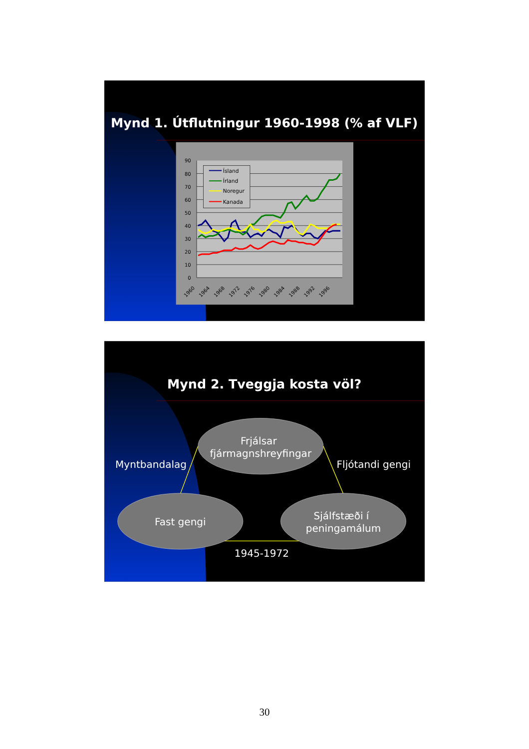Mynd 1. Útflutningur 1960-1998 (% af VLF)
90
80
70
60
50
40
30
20
10
0
1960
1964
1968
1972
1976
1980
1984
1988
1992
1996
Ísland
Írland
Noregur
Kanada
Mynd 2. Tveggja kosta völ?
Frjálsar
fjármagnshreyfingar
Myntbandalag
Fljótandi gengi
Fast gengi
Sjálfstæði í
peningamálum
1945-1972
30